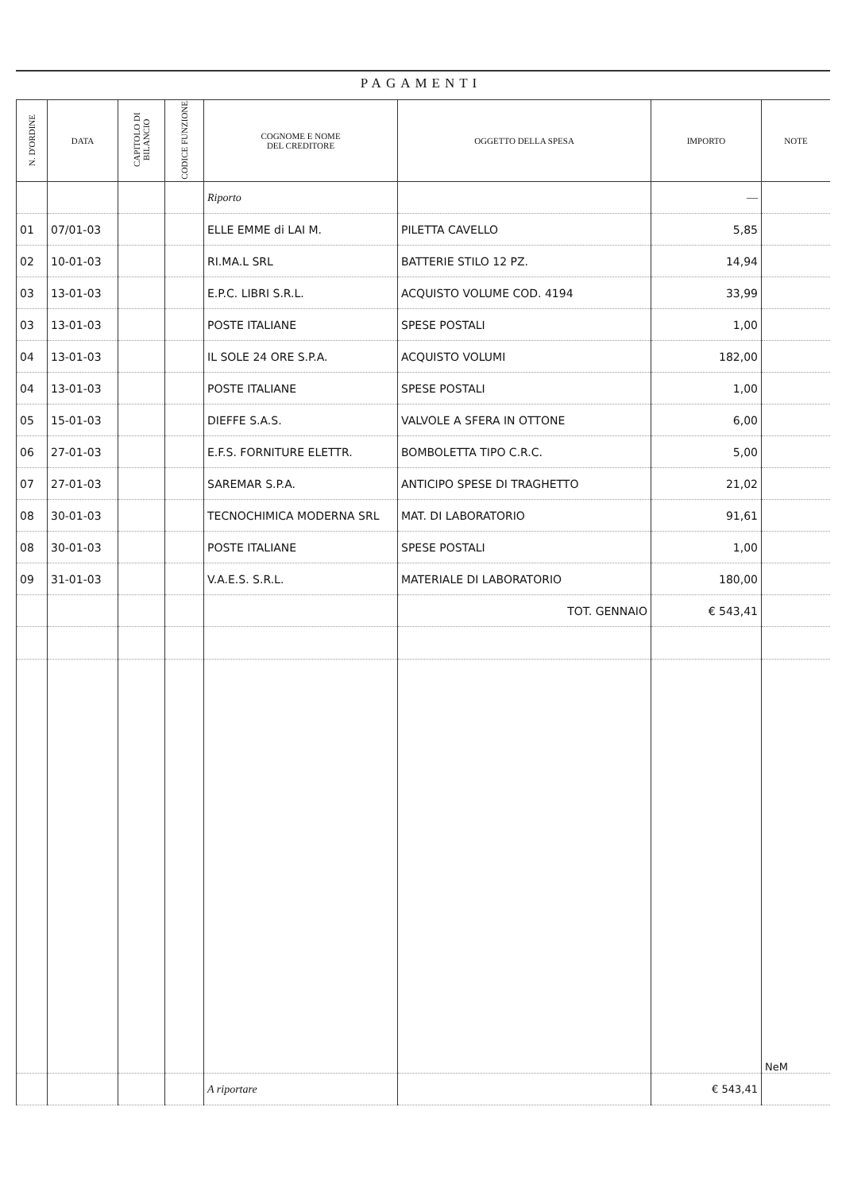PAGAMENTI
| N. D'ORDINE | DATA | CAPITOLO DI BILANCIO | CODICE FUNZIONE | COGNOME E NOME DEL CREDITORE | OGGETTO DELLA SPESA | IMPORTO | NOTE |
| --- | --- | --- | --- | --- | --- | --- | --- |
| | | | | Riporto | | — | |
| 01 | 07/01-03 | | | ELLE EMME di LAI M. | PILETTA CAVELLO | 5,85 | |
| 02 | 10-01-03 | | | RI.MA.L SRL | BATTERIE STILO 12 PZ. | 14,94 | |
| 03 | 13-01-03 | | | E.P.C. LIBRI S.R.L. | ACQUISTO VOLUME COD. 4194 | 33,99 | |
| 03 | 13-01-03 | | | POSTE ITALIANE | SPESE POSTALI | 1,00 | |
| 04 | 13-01-03 | | | IL SOLE 24 ORE S.P.A. | ACQUISTO VOLUMI | 182,00 | |
| 04 | 13-01-03 | | | POSTE ITALIANE | SPESE POSTALI | 1,00 | |
| 05 | 15-01-03 | | | DIEFFE S.A.S. | VALVOLE A SFERA IN OTTONE | 6,00 | |
| 06 | 27-01-03 | | | E.F.S. FORNITURE ELETTR. | BOMBOLETTA TIPO C.R.C. | 5,00 | |
| 07 | 27-01-03 | | | SAREMAR S.P.A. | ANTICIPO SPESE DI TRAGHETTO | 21,02 | |
| 08 | 30-01-03 | | | TECNOCHIMICA MODERNA SRL | MAT. DI LABORATORIO | 91,61 | |
| 08 | 30-01-03 | | | POSTE ITALIANE | SPESE POSTALI | 1,00 | |
| 09 | 31-01-03 | | | V.A.E.S. S.R.L. | MATERIALE DI LABORATORIO | 180,00 | |
| | | | | | TOT. GENNAIO | € 543,41 | |
| | | | | | | | NeM |
| | | | | A riportare | | € 543,41 | |